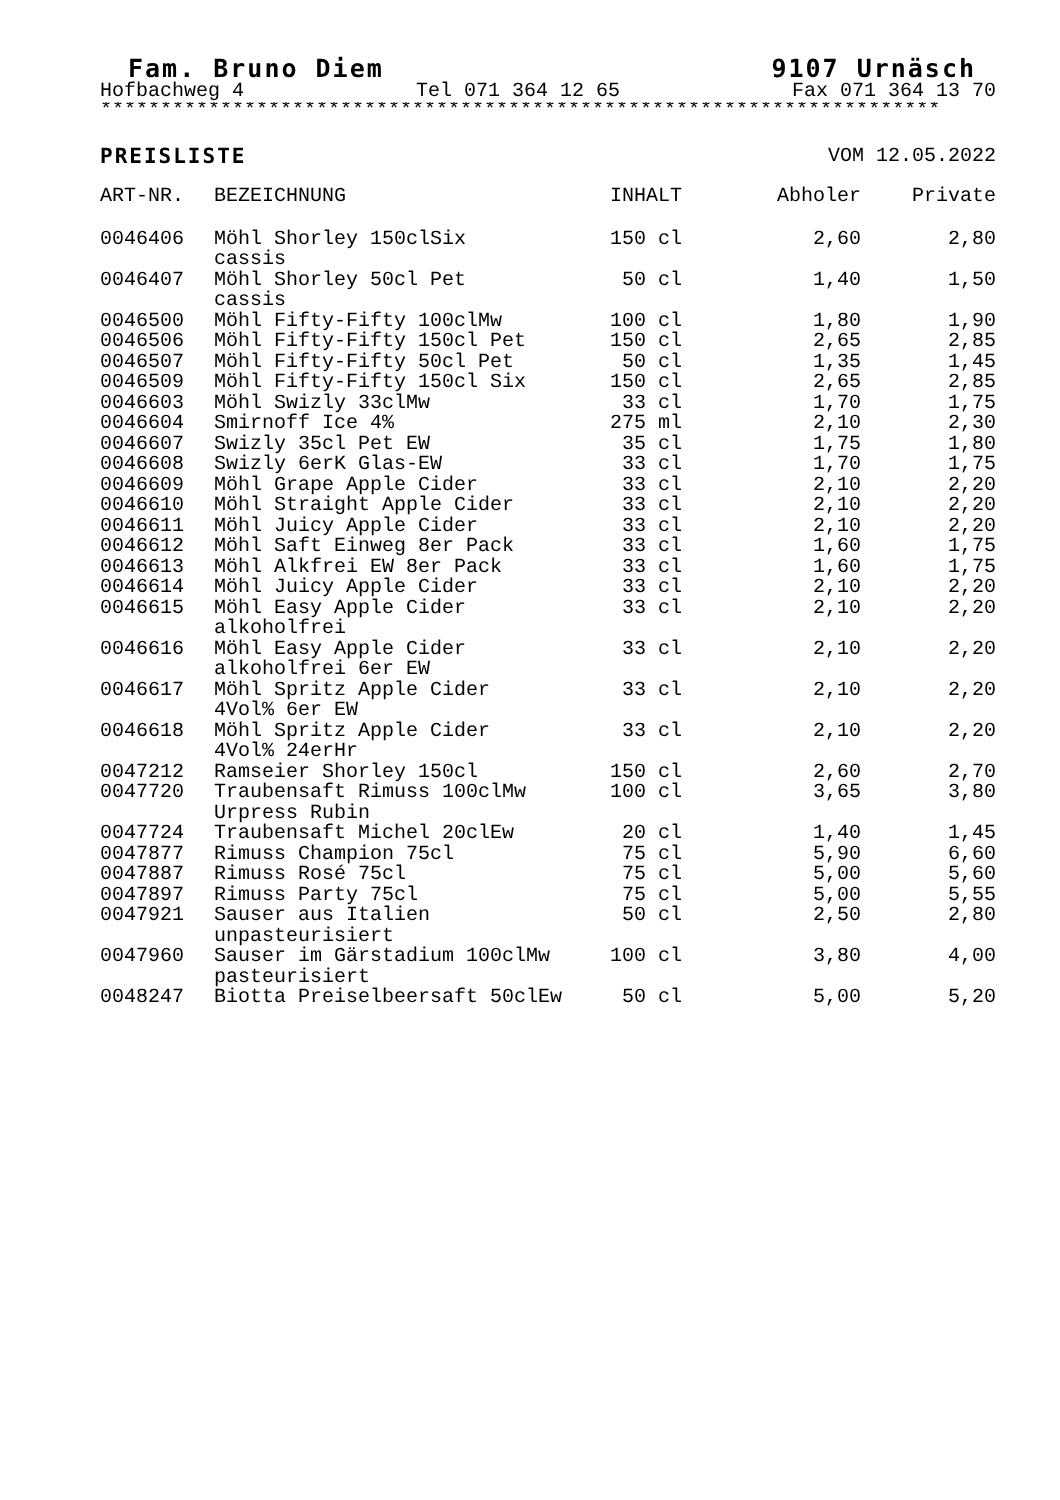Fam. Bruno Diem 9107 Urnäsch
Hofbachweg 4 Tel 071 364 12 65 Fax 071 364 13 70
**********************************************************************
PREISLISTE VOM 12.05.2022
| ART-NR. | BEZEICHNUNG | INHALT | Abholer | Private |
| --- | --- | --- | --- | --- |
| 0046406 | Möhl Shorley 150clSix cassis | 150 cl | 2,60 | 2,80 |
| 0046407 | Möhl Shorley 50cl Pet cassis | 50 cl | 1,40 | 1,50 |
| 0046500 | Möhl Fifty-Fifty 100clMw | 100 cl | 1,80 | 1,90 |
| 0046506 | Möhl Fifty-Fifty 150cl Pet | 150 cl | 2,65 | 2,85 |
| 0046507 | Möhl Fifty-Fifty 50cl Pet | 50 cl | 1,35 | 1,45 |
| 0046509 | Möhl Fifty-Fifty 150cl Six | 150 cl | 2,65 | 2,85 |
| 0046603 | Möhl Swizly 33clMw | 33 cl | 1,70 | 1,75 |
| 0046604 | Smirnoff Ice 4% | 275 ml | 2,10 | 2,30 |
| 0046607 | Swizly 35cl Pet EW | 35 cl | 1,75 | 1,80 |
| 0046608 | Swizly 6erK Glas-EW | 33 cl | 1,70 | 1,75 |
| 0046609 | Möhl Grape Apple Cider | 33 cl | 2,10 | 2,20 |
| 0046610 | Möhl Straight Apple Cider | 33 cl | 2,10 | 2,20 |
| 0046611 | Möhl Juicy Apple Cider | 33 cl | 2,10 | 2,20 |
| 0046612 | Möhl Saft Einweg 8er Pack | 33 cl | 1,60 | 1,75 |
| 0046613 | Möhl Alkfrei EW 8er Pack | 33 cl | 1,60 | 1,75 |
| 0046614 | Möhl Juicy Apple Cider | 33 cl | 2,10 | 2,20 |
| 0046615 | Möhl Easy Apple Cider alkoholfrei | 33 cl | 2,10 | 2,20 |
| 0046616 | Möhl Easy Apple Cider alkoholfrei 6er EW | 33 cl | 2,10 | 2,20 |
| 0046617 | Möhl Spritz Apple Cider 4Vol% 6er EW | 33 cl | 2,10 | 2,20 |
| 0046618 | Möhl Spritz Apple Cider 4Vol% 24erHr | 33 cl | 2,10 | 2,20 |
| 0047212 | Ramseier Shorley 150cl | 150 cl | 2,60 | 2,70 |
| 0047720 | Traubensaft Rimuss 100clMw Urpress Rubin | 100 cl | 3,65 | 3,80 |
| 0047724 | Traubensaft Michel 20clEw | 20 cl | 1,40 | 1,45 |
| 0047877 | Rimuss Champion 75cl | 75 cl | 5,90 | 6,60 |
| 0047887 | Rimuss Rosé 75cl | 75 cl | 5,00 | 5,60 |
| 0047897 | Rimuss Party 75cl | 75 cl | 5,00 | 5,55 |
| 0047921 | Sauser aus Italien unpasteurisiert | 50 cl | 2,50 | 2,80 |
| 0047960 | Sauser im Gärstadium 100clMw pasteurisiert | 100 cl | 3,80 | 4,00 |
| 0048247 | Biotta Preiselbeersaft 50clEw | 50 cl | 5,00 | 5,20 |